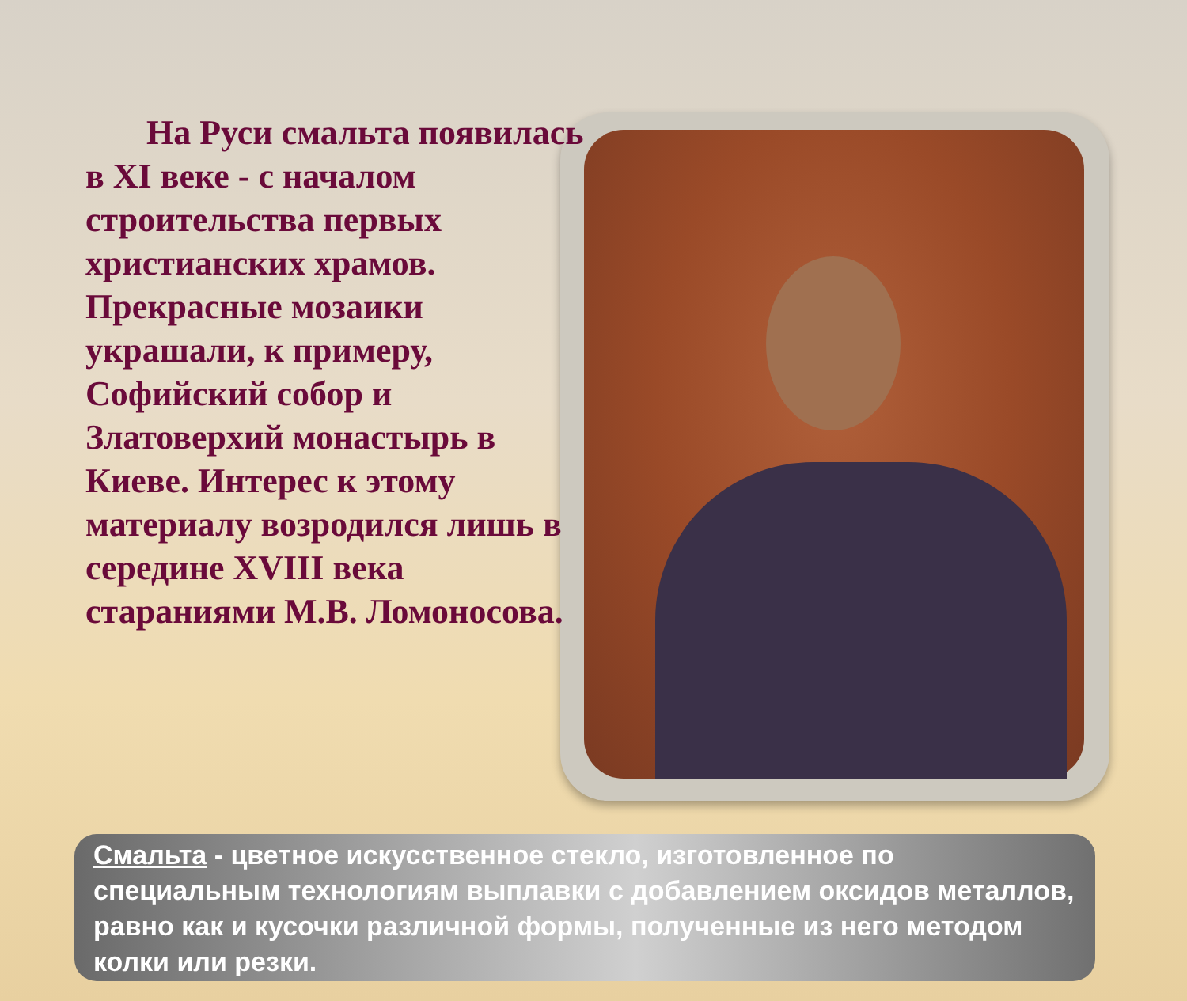На Руси смальта появилась в XI веке - с началом строительства первых христианских храмов. Прекрасные мозаики украшали, к примеру, Софийский собор и Златоверхий монастырь в Киеве. Интерес к этому материалу возродился лишь в середине XVIII века стараниями М.В. Ломоносова.
Смальта - цветное искусственное стекло, изготовленное по специальным технологиям выплавки с добавлением оксидов металлов, равно как и кусочки различной формы, полученные из него методом колки или резки.